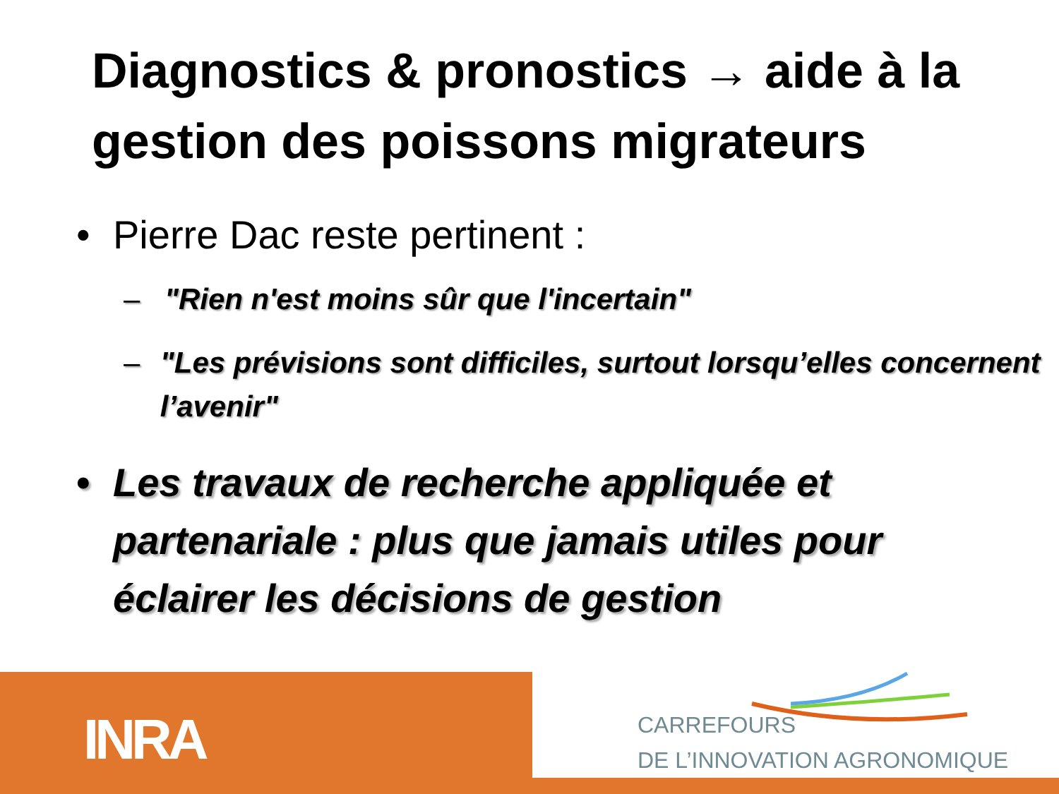Diagnostics & pronostics → aide à la gestion des poissons migrateurs
• Pierre Dac reste pertinent :
– "Rien n'est moins sûr que l'incertain"
– "Les prévisions sont difficiles, surtout lorsqu’elles concernent l’avenir"
• Les travaux de recherche appliquée et partenariale : plus que jamais utiles pour éclairer les décisions de gestion
INRA
CARREFOURS
DE L’INNOVATION AGRONOMIQUE